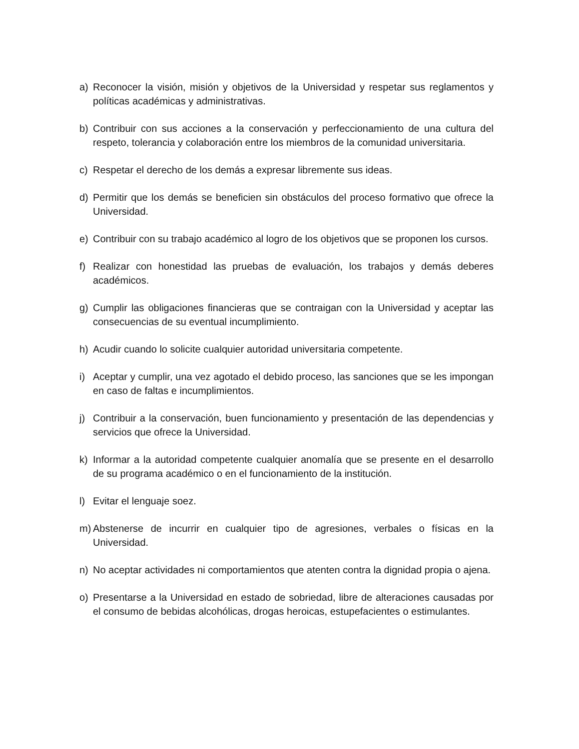a) Reconocer la visión, misión y objetivos de la Universidad y respetar sus reglamentos y políticas académicas y administrativas.
b) Contribuir con sus acciones a la conservación y perfeccionamiento de una cultura del respeto, tolerancia y colaboración entre los miembros de la comunidad universitaria.
c) Respetar el derecho de los demás a expresar libremente sus ideas.
d) Permitir que los demás se beneficien sin obstáculos del proceso formativo que ofrece la Universidad.
e) Contribuir con su trabajo académico al logro de los objetivos que se proponen los cursos.
f) Realizar con honestidad las pruebas de evaluación, los trabajos y demás deberes académicos.
g) Cumplir las obligaciones financieras que se contraigan con la Universidad y aceptar las consecuencias de su eventual incumplimiento.
h) Acudir cuando lo solicite cualquier autoridad universitaria competente.
i) Aceptar y cumplir, una vez agotado el debido proceso, las sanciones que se les impongan en caso de faltas e incumplimientos.
j) Contribuir a la conservación, buen funcionamiento y presentación de las dependencias y servicios que ofrece la Universidad.
k) Informar a la autoridad competente cualquier anomalía que se presente en el desarrollo de su programa académico o en el funcionamiento de la institución.
l) Evitar el lenguaje soez.
m) Abstenerse de incurrir en cualquier tipo de agresiones, verbales o físicas en la Universidad.
n) No aceptar actividades ni comportamientos que atenten contra la dignidad propia o ajena.
o) Presentarse a la Universidad en estado de sobriedad, libre de alteraciones causadas por el consumo de bebidas alcohólicas, drogas heroicas, estupefacientes o estimulantes.